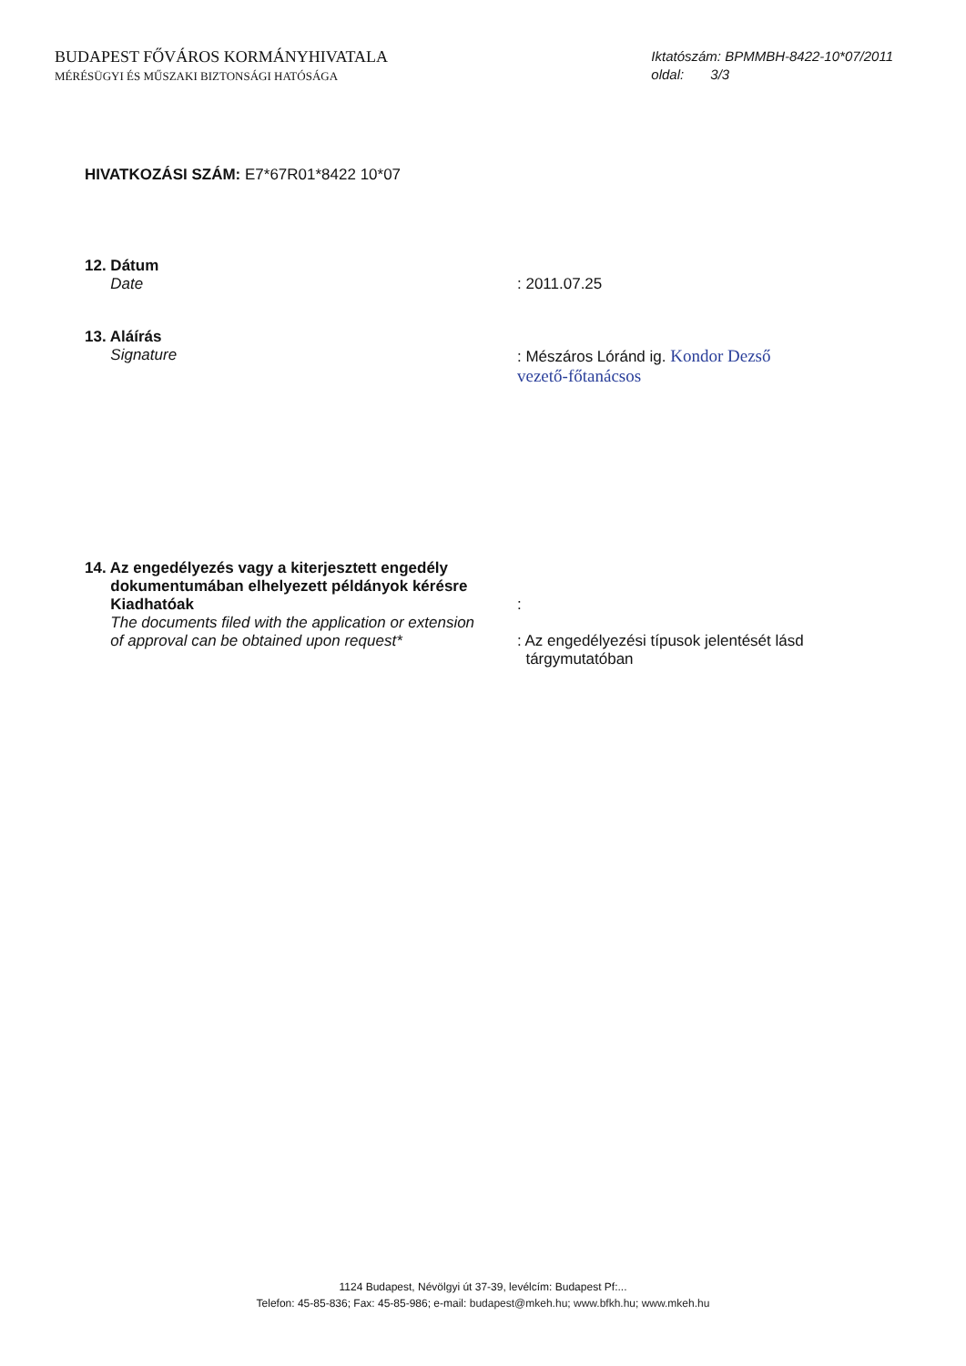BUDAPEST FŐVÁROS KORMÁNYHIVATALA
MÉRÉSÜGYI ÉS MŰSZAKI BIZTONSÁGI HATÓSÁGA
Iktatószám: BPMMBH-8422-10*07/2011
oldal: 3/3
HIVATKOZÁSI SZÁM: E7*67R01*8422 10*07
12. Dátum
Date
: 2011.07.25
13. Aláírás
Signature
: Mészáros Lóránd ig. Kondor Dezső
vezető-főtanácsos
14. Az engedélyezés vagy a kiterjesztett engedély
dokumentumában elhelyezett példányok kérésre
Kiadhatóak
The documents filed with the application or extension
of approval can be obtained upon request*
:
: Az engedélyezési típusok jelentését lásd
tárgymutatóban
1124 Budapest, Névölgyi út 37-39, levélcím: Budapest Pf:...
Telefon: 45-85-836; Fax: 45-85-986; e-mail: budapest@mkeh.hu; www.bfkh.hu; www.mkeh.hu